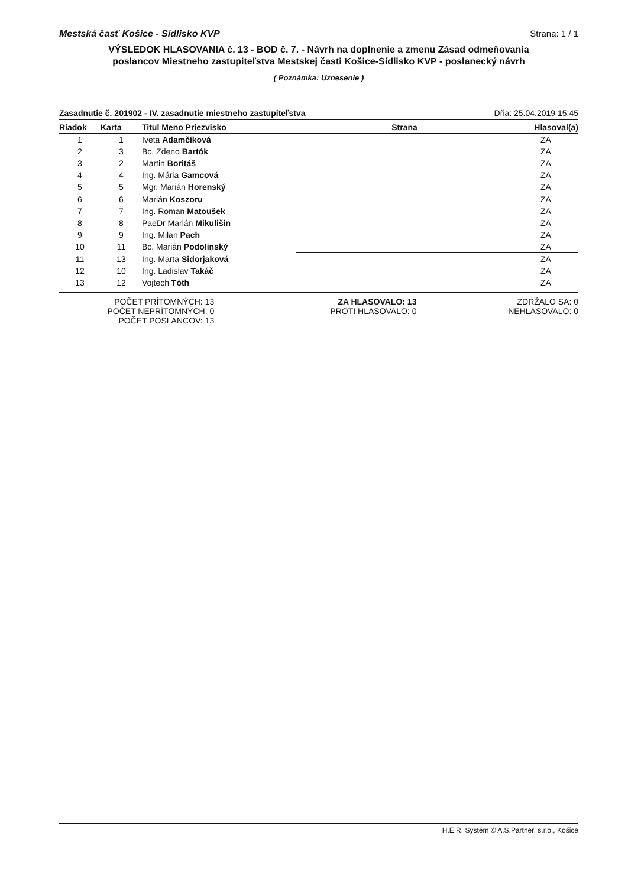Mestská časť Košice - Sídlisko KVP Strana: 1 / 1
VÝSLEDOK HLASOVANIA č. 13 - BOD č. 7. - Návrh na doplnenie a zmenu Zásad odmeňovania
poslancov Miestneho zastupiteľstva Mestskej časti Košice-Sídlisko KVP - poslanecký návrh
( Poznámka: Uznesenie )
Zasadnutie č. 201902 - IV. zasadnutie miestneho zastupiteľstva Dňa: 25.04.2019 15:45
| Riadok | Karta | Titul Meno Priezvisko | Strana | Hlasoval(a) |
| --- | --- | --- | --- | --- |
| 1 | 1 | Iveta Adamčíková | | ZA |
| 2 | 3 | Bc. Zdeno Bartók | | ZA |
| 3 | 2 | Martin Boritáš | | ZA |
| 4 | 4 | Ing. Mária Gamcová | | ZA |
| 5 | 5 | Mgr. Marián Horenský | | ZA |
| 6 | 6 | Marián Koszoru | | ZA |
| 7 | 7 | Ing. Roman Matoušek | | ZA |
| 8 | 8 | PaeDr Marián Mikulišin | | ZA |
| 9 | 9 | Ing. Milan Pach | | ZA |
| 10 | 11 | Bc. Marián Podolinský | | ZA |
| 11 | 13 | Ing. Marta Sidorjaková | | ZA |
| 12 | 10 | Ing. Ladislav Takáč | | ZA |
| 13 | 12 | Vojtech Tóth | | ZA |
POČET PRÍTOMNÝCH: 13
POČET NEPRÍTOMNÝCH: 0
POČET POSLANCOV: 13
ZA HLASOVALO: 13
PROTI HLASOVALO: 0
ZDRŽALO SA: 0
NEHLASOVALO: 0
H.E.R. Systém © A.S.Partner, s.r.o., Košice